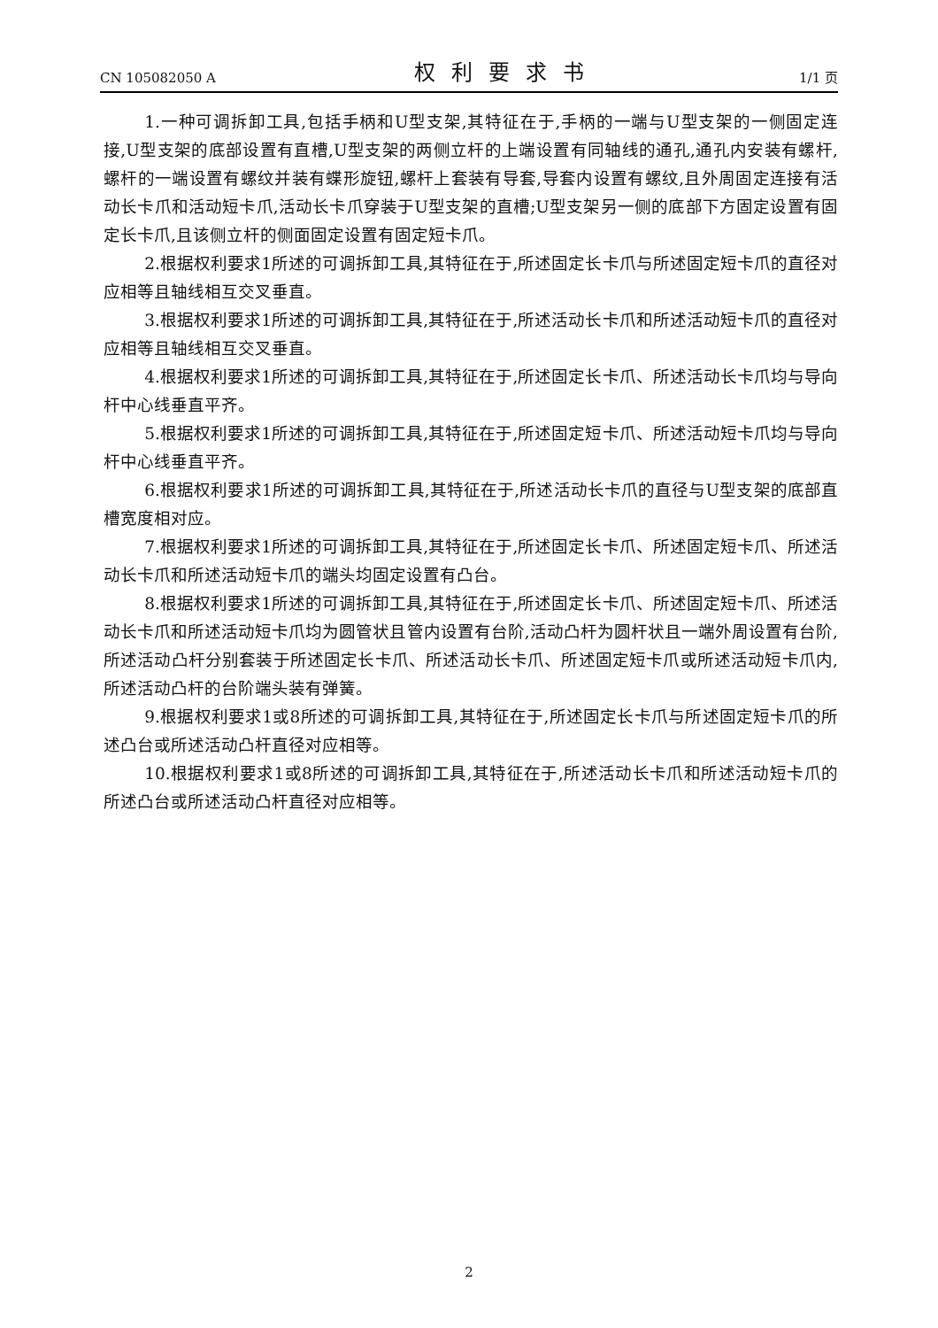CN 105082050 A 权利要求书 1/1 页
1.一种可调拆卸工具,包括手柄和U型支架,其特征在于,手柄的一端与U型支架的一侧固定连接,U型支架的底部设置有直槽,U型支架的两侧立杆的上端设置有同轴线的通孔,通孔内安装有螺杆,螺杆的一端设置有螺纹并装有蝶形旋钮,螺杆上套装有导套,导套内设置有螺纹,且外周固定连接有活动长卡爪和活动短卡爪,活动长卡爪穿装于U型支架的直槽;U型支架另一侧的底部下方固定设置有固定长卡爪,且该侧立杆的侧面固定设置有固定短卡爪。
2.根据权利要求1所述的可调拆卸工具,其特征在于,所述固定长卡爪与所述固定短卡爪的直径对应相等且轴线相互交叉垂直。
3.根据权利要求1所述的可调拆卸工具,其特征在于,所述活动长卡爪和所述活动短卡爪的直径对应相等且轴线相互交叉垂直。
4.根据权利要求1所述的可调拆卸工具,其特征在于,所述固定长卡爪、所述活动长卡爪均与导向杆中心线垂直平齐。
5.根据权利要求1所述的可调拆卸工具,其特征在于,所述固定短卡爪、所述活动短卡爪均与导向杆中心线垂直平齐。
6.根据权利要求1所述的可调拆卸工具,其特征在于,所述活动长卡爪的直径与U型支架的底部直槽宽度相对应。
7.根据权利要求1所述的可调拆卸工具,其特征在于,所述固定长卡爪、所述固定短卡爪、所述活动长卡爪和所述活动短卡爪的端头均固定设置有凸台。
8.根据权利要求1所述的可调拆卸工具,其特征在于,所述固定长卡爪、所述固定短卡爪、所述活动长卡爪和所述活动短卡爪均为圆管状且管内设置有台阶,活动凸杆为圆杆状且一端外周设置有台阶,所述活动凸杆分别套装于所述固定长卡爪、所述活动长卡爪、所述固定短卡爪或所述活动短卡爪内,所述活动凸杆的台阶端头装有弹簧。
9.根据权利要求1或8所述的可调拆卸工具,其特征在于,所述固定长卡爪与所述固定短卡爪的所述凸台或所述活动凸杆直径对应相等。
10.根据权利要求1或8所述的可调拆卸工具,其特征在于,所述活动长卡爪和所述活动短卡爪的所述凸台或所述活动凸杆直径对应相等。
2